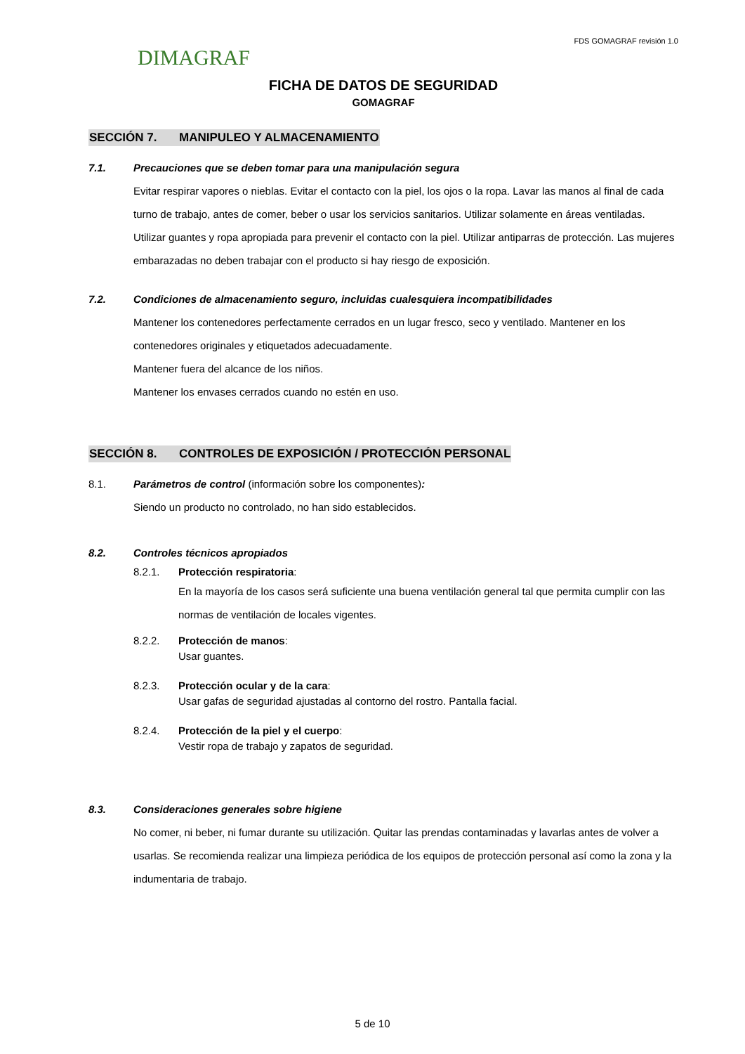DIMAGRAF
FDS GOMAGRAF revisión 1.0
FICHA DE DATOS DE SEGURIDAD
GOMAGRAF
SECCIÓN 7. MANIPULEO Y ALMACENAMIENTO
7.1. Precauciones que se deben tomar para una manipulación segura
Evitar respirar vapores o nieblas. Evitar el contacto con la piel, los ojos o la ropa. Lavar las manos al final de cada turno de trabajo, antes de comer, beber o usar los servicios sanitarios. Utilizar solamente en áreas ventiladas. Utilizar guantes y ropa apropiada para prevenir el contacto con la piel. Utilizar antiparras de protección. Las mujeres embarazadas no deben trabajar con el producto si hay riesgo de exposición.
7.2. Condiciones de almacenamiento seguro, incluidas cualesquiera incompatibilidades
Mantener los contenedores perfectamente cerrados en un lugar fresco, seco y ventilado. Mantener en los contenedores originales y etiquetados adecuadamente.
Mantener fuera del alcance de los niños.
Mantener los envases cerrados cuando no estén en uso.
SECCIÓN 8. CONTROLES DE EXPOSICIÓN / PROTECCIÓN PERSONAL
8.1. Parámetros de control (información sobre los componentes):
Siendo un producto no controlado, no han sido establecidos.
8.2. Controles técnicos apropiados
8.2.1. Protección respiratoria:
En la mayoría de los casos será suficiente una buena ventilación general tal que permita cumplir con las normas de ventilación de locales vigentes.
8.2.2. Protección de manos:
Usar guantes.
8.2.3. Protección ocular y de la cara:
Usar gafas de seguridad ajustadas al contorno del rostro. Pantalla facial.
8.2.4. Protección de la piel y el cuerpo:
Vestir ropa de trabajo y zapatos de seguridad.
8.3. Consideraciones generales sobre higiene
No comer, ni beber, ni fumar durante su utilización. Quitar las prendas contaminadas y lavarlas antes de volver a usarlas. Se recomienda realizar una limpieza periódica de los equipos de protección personal así como la zona y la indumentaria de trabajo.
5 de 10